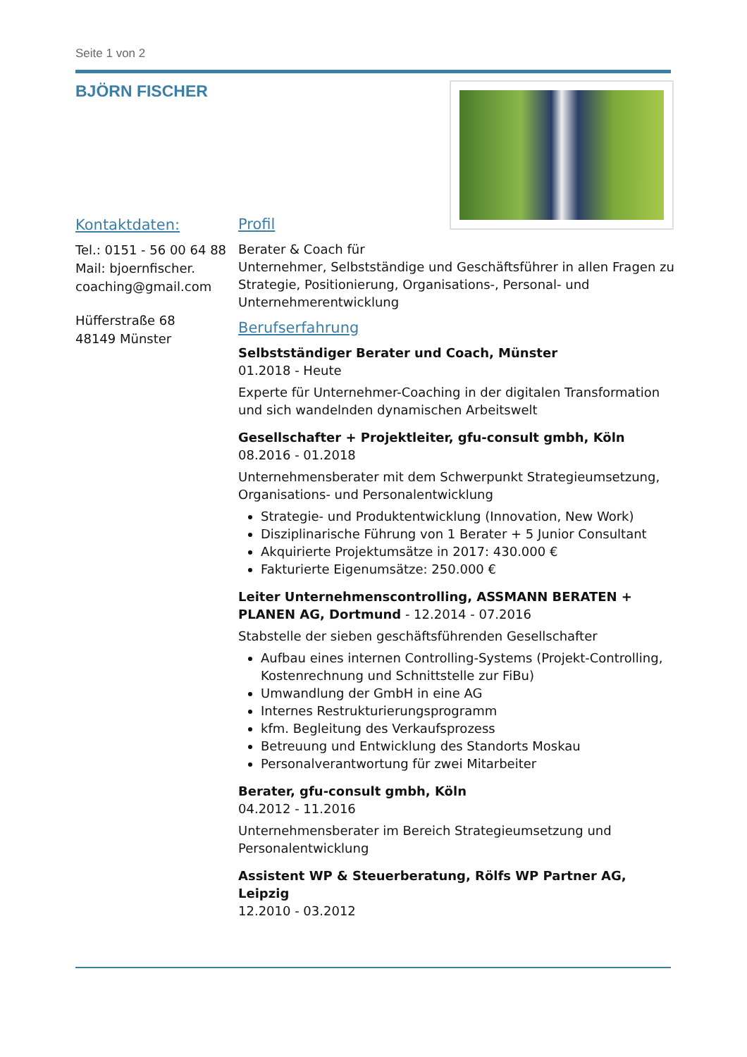Seite 1 von 2
BJÖRN FISCHER
Kontaktdaten:
Tel.: 0151 - 56 00 64 88
Mail: bjoernfischer.
coaching@gmail.com
Hüfferstraße 68
48149 Münster
Profil
Berater & Coach für
Unternehmer, Selbstständige und Geschäftsführer in allen Fragen zu Strategie, Positionierung, Organisations-, Personal- und Unternehmerentwicklung
Berufserfahrung
Selbstständiger Berater und Coach, Münster
01.2018 - Heute
Experte für Unternehmer-Coaching in der digitalen Transformation und sich wandelnden dynamischen Arbeitswelt
Gesellschafter + Projektleiter, gfu-consult gmbh, Köln
08.2016 - 01.2018
Unternehmensberater mit dem Schwerpunkt Strategieumsetzung, Organisations- und Personalentwicklung
Strategie- und Produktentwicklung (Innovation, New Work)
Disziplinarische Führung von 1 Berater + 5 Junior Consultant
Akquirierte Projektumsätze in 2017: 430.000 €
Fakturierte Eigenumsätze: 250.000 €
Leiter Unternehmenscontrolling, ASSMANN BERATEN + PLANEN AG, Dortmund - 12.2014 - 07.2016
Stabstelle der sieben geschäftsführenden Gesellschafter
Aufbau eines internen Controlling-Systems (Projekt-Controlling, Kostenrechnung und Schnittstelle zur FiBu)
Umwandlung der GmbH in eine AG
Internes Restrukturierungsprogramm
kfm. Begleitung des Verkaufsprozess
Betreuung und Entwicklung des Standorts Moskau
Personalverantwortung für zwei Mitarbeiter
Berater, gfu-consult gmbh, Köln
04.2012 - 11.2016
Unternehmensberater im Bereich Strategieumsetzung und Personalentwicklung
Assistent WP & Steuerberatung, Rölfs WP Partner AG, Leipzig
12.2010 - 03.2012